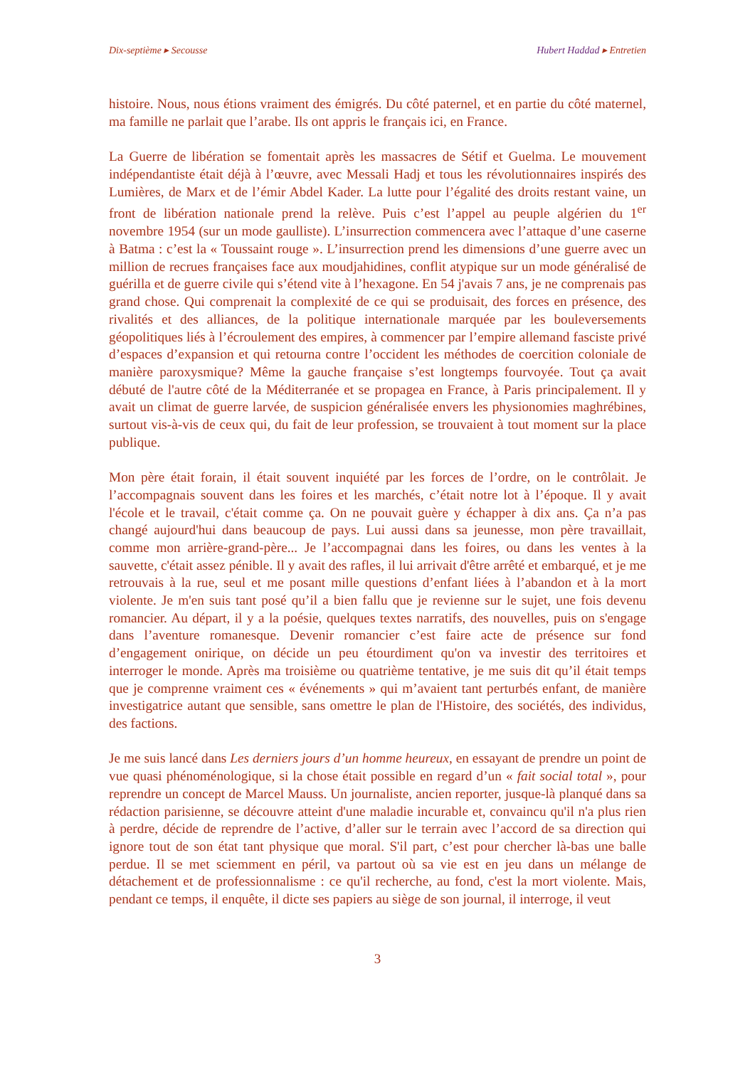Dix-septième ▸ Secousse Hubert Haddad ▸ Entretien
histoire. Nous, nous étions vraiment des émigrés. Du côté paternel, et en partie du côté maternel, ma famille ne parlait que l’arabe. Ils ont appris le français ici, en France.
La Guerre de libération se fomentait après les massacres de Sétif et Guelma. Le mouvement indépendantiste était déjà à l’œuvre, avec Messali Hadj et tous les révolutionnaires inspirés des Lumières, de Marx et de l’émir Abdel Kader. La lutte pour l’égalité des droits restant vaine, un front de libération nationale prend la relève. Puis c’est l’appel au peuple algérien du 1<sup>er</sup> novembre 1954 (sur un mode gaulliste). L’insurrection commencera avec l’attaque d’une caserne à Batma : c’est la « Toussaint rouge ». L’insurrection prend les dimensions d’une guerre avec un million de recrues françaises face aux moudjahidines, conflit atypique sur un mode généralisé de guérilla et de guerre civile qui s’étend vite à l’hexagone. En 54 j'avais 7 ans, je ne comprenais pas grand chose. Qui comprenait la complexité de ce qui se produisait, des forces en présence, des rivalités et des alliances, de la politique internationale marquée par les bouleversements géopolitiques liés à l’écroulement des empires, à commencer par l’empire allemand fasciste privé d’espaces d’expansion et qui retourna contre l’occident les méthodes de coercition coloniale de manière paroxysmique? Même la gauche française s’est longtemps fourvoyée. Tout ça avait débuté de l'autre côté de la Méditerranée et se propagea en France, à Paris principalement. Il y avait un climat de guerre larvée, de suspicion généralisée envers les physionomies maghrébines, surtout vis-à-vis de ceux qui, du fait de leur profession, se trouvaient à tout moment sur la place publique.
Mon père était forain, il était souvent inquiété par les forces de l’ordre, on le contrôlait. Je l’accompagnais souvent dans les foires et les marchés, c’était notre lot à l’époque. Il y avait l'école et le travail, c'était comme ça. On ne pouvait guère y échapper à dix ans. Ça n’a pas changé aujourd'hui dans beaucoup de pays. Lui aussi dans sa jeunesse, mon père travaillait, comme mon arrière-grand-père... Je l’accompagnai dans les foires, ou dans les ventes à la sauvette, c'était assez pénible. Il y avait des rafles, il lui arrivait d'être arrêté et embarqué, et je me retrouvais à la rue, seul et me posant mille questions d’enfant liées à l’abandon et à la mort violente. Je m'en suis tant posé qu’il a bien fallu que je revienne sur le sujet, une fois devenu romancier. Au départ, il y a la poésie, quelques textes narratifs, des nouvelles, puis on s'engage dans l’aventure romanesque. Devenir romancier c’est faire acte de présence sur fond d’engagement onirique, on décide un peu étourdiment qu'on va investir des territoires et interroger le monde. Après ma troisième ou quatrième tentative, je me suis dit qu’il était temps que je comprenne vraiment ces « événements » qui m’avaient tant perturbés enfant, de manière investigatrice autant que sensible, sans omettre le plan de l'Histoire, des sociétés, des individus, des factions.
Je me suis lancé dans Les derniers jours d’un homme heureux, en essayant de prendre un point de vue quasi phénoménologique, si la chose était possible en regard d’un « fait social total », pour reprendre un concept de Marcel Mauss. Un journaliste, ancien reporter, jusque-là planqué dans sa rédaction parisienne, se découvre atteint d'une maladie incurable et, convaincu qu'il n'a plus rien à perdre, décide de reprendre de l’active, d’aller sur le terrain avec l’accord de sa direction qui ignore tout de son état tant physique que moral. S'il part, c’est pour chercher là-bas une balle perdue. Il se met sciemment en péril, va partout où sa vie est en jeu dans un mélange de détachement et de professionnalisme : ce qu'il recherche, au fond, c'est la mort violente. Mais, pendant ce temps, il enquête, il dicte ses papiers au siège de son journal, il interroge, il veut
3